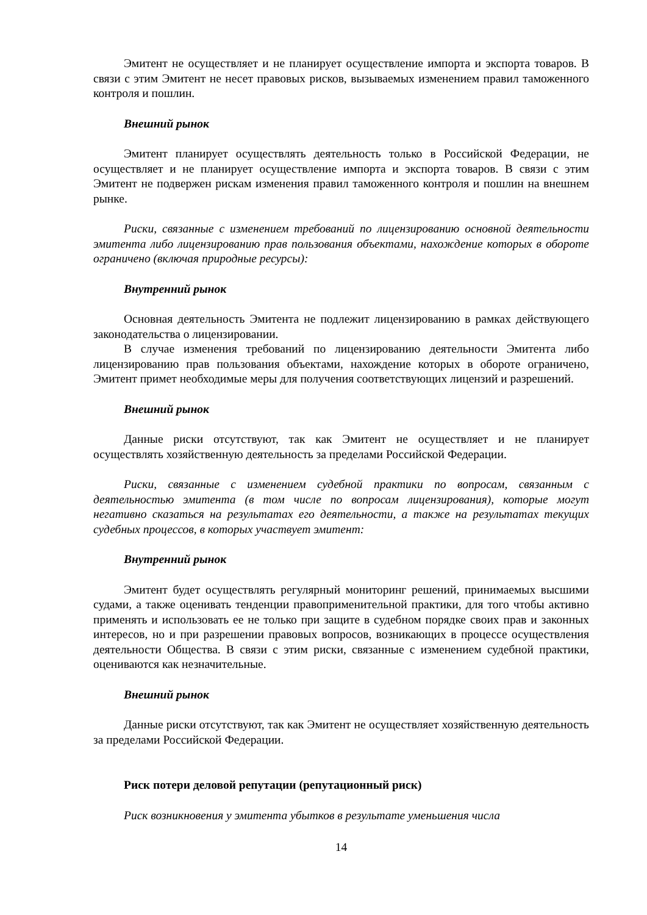Эмитент не осуществляет и не планирует осуществление импорта и экспорта товаров. В связи с этим Эмитент не несет правовых рисков, вызываемых изменением правил таможенного контроля и пошлин.
Внешний рынок
Эмитент планирует осуществлять деятельность только в Российской Федерации, не осуществляет и не планирует осуществление импорта и экспорта товаров. В связи с этим Эмитент не подвержен рискам изменения правил таможенного контроля и пошлин на внешнем рынке.
Риски, связанные с изменением требований по лицензированию основной деятельности эмитента либо лицензированию прав пользования объектами, нахождение которых в обороте ограничено (включая природные ресурсы):
Внутренний рынок
Основная деятельность Эмитента не подлежит лицензированию в рамках действующего законодательства о лицензировании.
В случае изменения требований по лицензированию деятельности Эмитента либо лицензированию прав пользования объектами, нахождение которых в обороте ограничено, Эмитент примет необходимые меры для получения соответствующих лицензий и разрешений.
Внешний рынок
Данные риски отсутствуют, так как Эмитент не осуществляет и не планирует осуществлять хозяйственную деятельность за пределами Российской Федерации.
Риски, связанные с изменением судебной практики по вопросам, связанным с деятельностью эмитента (в том числе по вопросам лицензирования), которые могут негативно сказаться на результатах его деятельности, а также на результатах текущих судебных процессов, в которых участвует эмитент:
Внутренний рынок
Эмитент будет осуществлять регулярный мониторинг решений, принимаемых высшими судами, а также оценивать тенденции правоприменительной практики, для того чтобы активно применять и использовать ее не только при защите в судебном порядке своих прав и законных интересов, но и при разрешении правовых вопросов, возникающих в процессе осуществления деятельности Общества. В связи с этим риски, связанные с изменением судебной практики, оцениваются как незначительные.
Внешний рынок
Данные риски отсутствуют, так как Эмитент не осуществляет хозяйственную деятельность за пределами Российской Федерации.
Риск потери деловой репутации (репутационный риск)
Риск возникновения у эмитента убытков в результате уменьшения числа
14